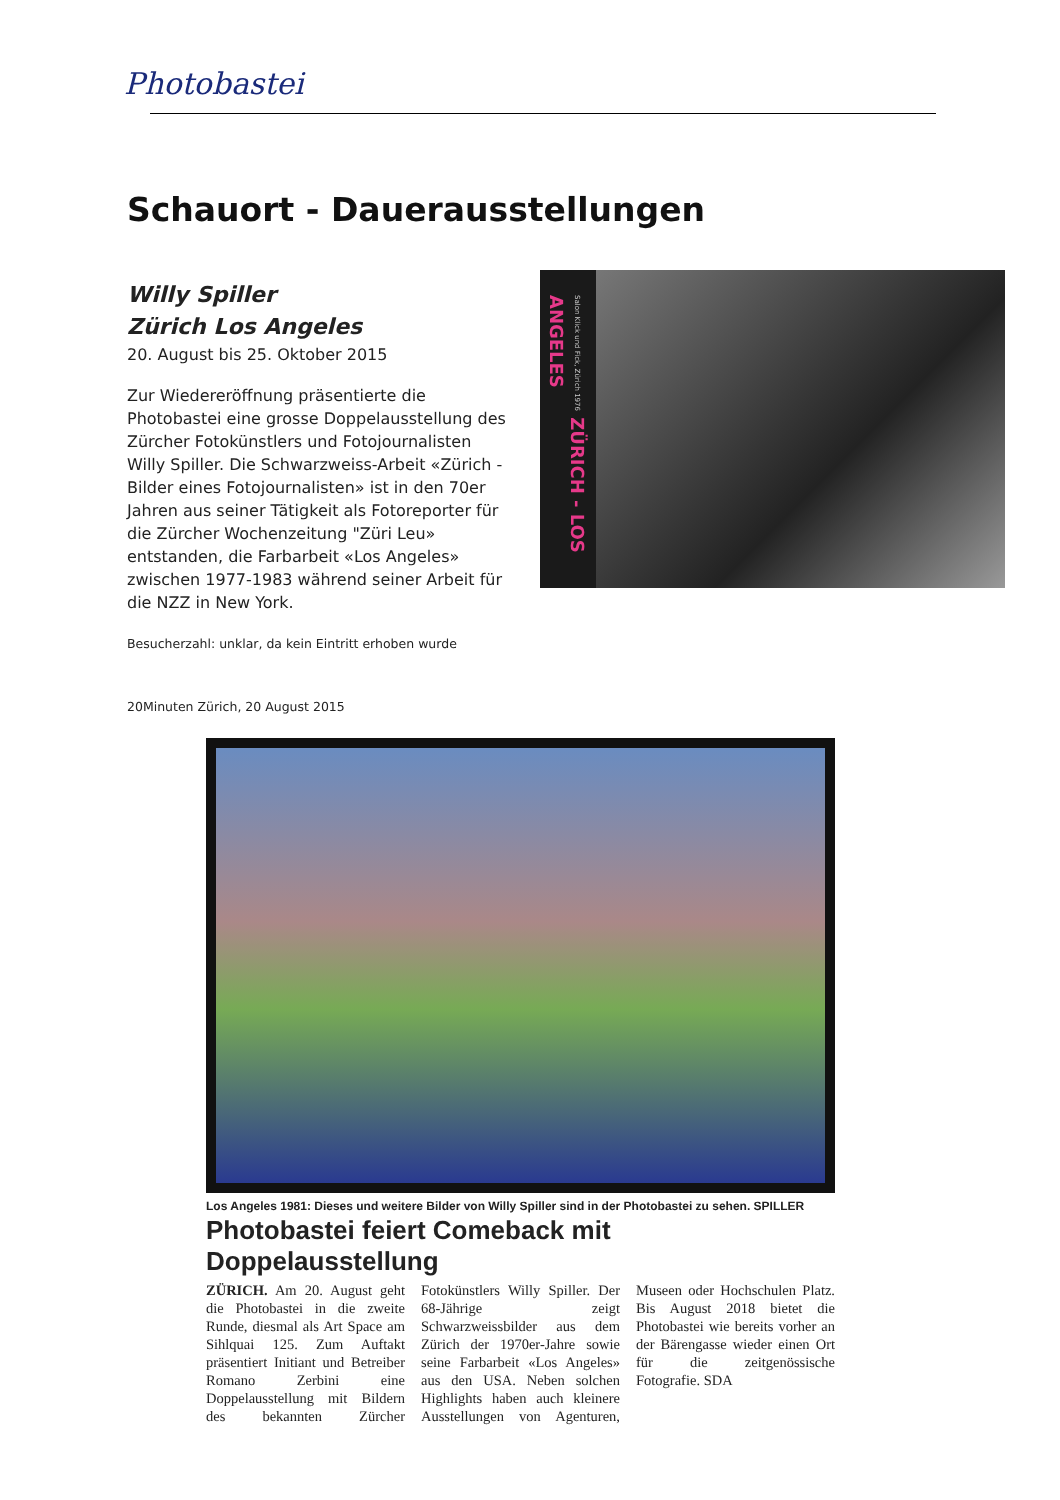Photobastei
Schauort - Dauerausstellungen
Willy Spiller
Zürich Los Angeles
20. August bis 25. Oktober 2015
Zur Wiedereröffnung präsentierte die Photobastei eine grosse Doppelausstellung des Zürcher Fotokünstlers und Fotojournalisten Willy Spiller. Die Schwarzweiss-Arbeit «Zürich - Bilder eines Fotojournalisten» ist in den 70er Jahren aus seiner Tätigkeit als Fotoreporter für die Zürcher Wochenzeitung "Züri Leu» entstanden, die Farbarbeit «Los Angeles» zwischen 1977-1983 während seiner Arbeit für die NZZ in New York.
Besucherzahl: unklar, da kein Eintritt erhoben wurde
20Minuten Zürich, 20 August 2015
Salon Klick und Fick, Zürich 1976 ZÜRICH - LOS ANGELES
Los Angeles 1981: Dieses und weitere Bilder von Willy Spiller sind in der Photobastei zu sehen. SPILLER
Photobastei feiert Comeback mit Doppelausstellung
ZÜRICH. Am 20. August geht die Photobastei in die zweite Runde, diesmal als Art Space am Sihlquai 125. Zum Auftakt präsentiert Initiant und Betreiber Romano Zerbini eine Doppelausstellung mit Bildern des bekannten Zürcher Fotokünstlers Willy Spiller. Der 68-Jährige zeigt Schwarzweissbilder aus dem Zürich der 1970er-Jahre sowie seine Farbarbeit «Los Angeles» aus den USA. Neben solchen Highlights haben auch kleinere Ausstellungen von Agenturen, Museen oder Hochschulen Platz. Bis August 2018 bietet die Photobastei wie bereits vorher an der Bärengasse wieder einen Ort für die zeitgenössische Fotografie. SDA